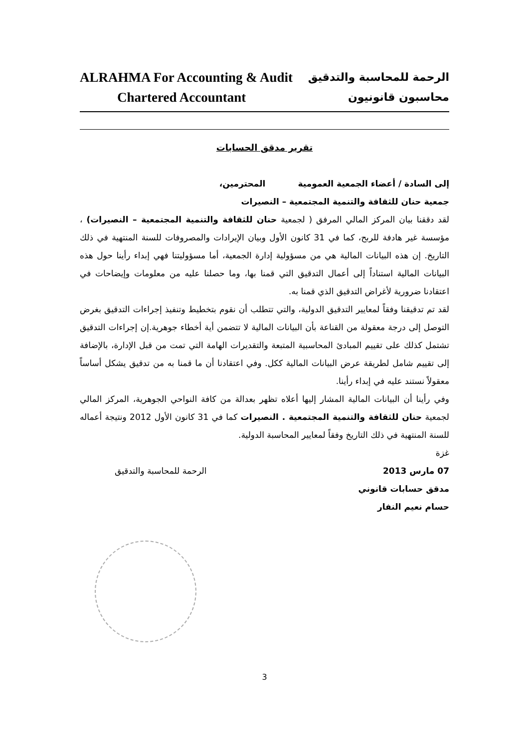ALRAHMA For Accounting & Audit الرحمة للمحاسبة والتدقيق
Chartered Accountant محاسبون قانونيون
تقرير مدقق الحسابات
إلى السادة / أعضاء الجمعية العمومية المحترمين،
جمعية حنان للثقافة والتنمية المجتمعية – النصيرات
لقد دققنا بيان المركز المالي المرفق ( لجمعية حنان للثقافة والتنمية المجتمعية – النصيرات) ، مؤسسة غير هادفة للربح، كما في 31 كانون الأول وبيان الإيرادات والمصروفات للسنة المنتهية في ذلك التاريخ. إن هذه البيانات المالية هي من مسؤولية إدارة الجمعية، أما مسؤوليتنا فهي إبداء رأينا حول هذه البيانات المالية استناداً إلى أعمال التدقيق التي قمنا بها، وما حصلنا عليه من معلومات وإيضاحات في اعتقادنا ضرورية لأغراض التدقيق الذي قمنا به.
لقد تم تدقيقنا وفقاً لمعايير التدقيق الدولية، والتي تتطلب أن نقوم بتخطيط وتنفيذ إجراءات التدقيق بغرض التوصل إلى درجة معقولة من القناعة بأن البيانات المالية لا تتضمن أية أخطاء جوهرية.إن إجراءات التدقيق تشتمل كذلك على تقييم المبادئ المحاسبية المتبعة والتقديرات الهامة التي تمت من قبل الإدارة، بالإضافة إلى تقييم شامل لطريقة عرض البيانات المالية ككل. وفي اعتقادنا أن ما قمنا به من تدقيق يشكل أساساً معقولاً نستند عليه في إبداء رأينا.
وفي رأينا أن البيانات المالية المشار إليها أعلاه تظهر بعدالة من كافة النواحي الجوهرية، المركز المالي لجمعية حنان للثقافة والتنمية المجتمعية . النصيرات كما في 31 كانون الأول 2012 ونتيجة أعماله للسنة المنتهية في ذلك التاريخ وفقاً لمعايير المحاسبة الدولية.
غزة
07 مارس 2013 الرحمة للمحاسبة والتدقيق
مدقق حسابات قانوني
حسام نعيم النفار
3